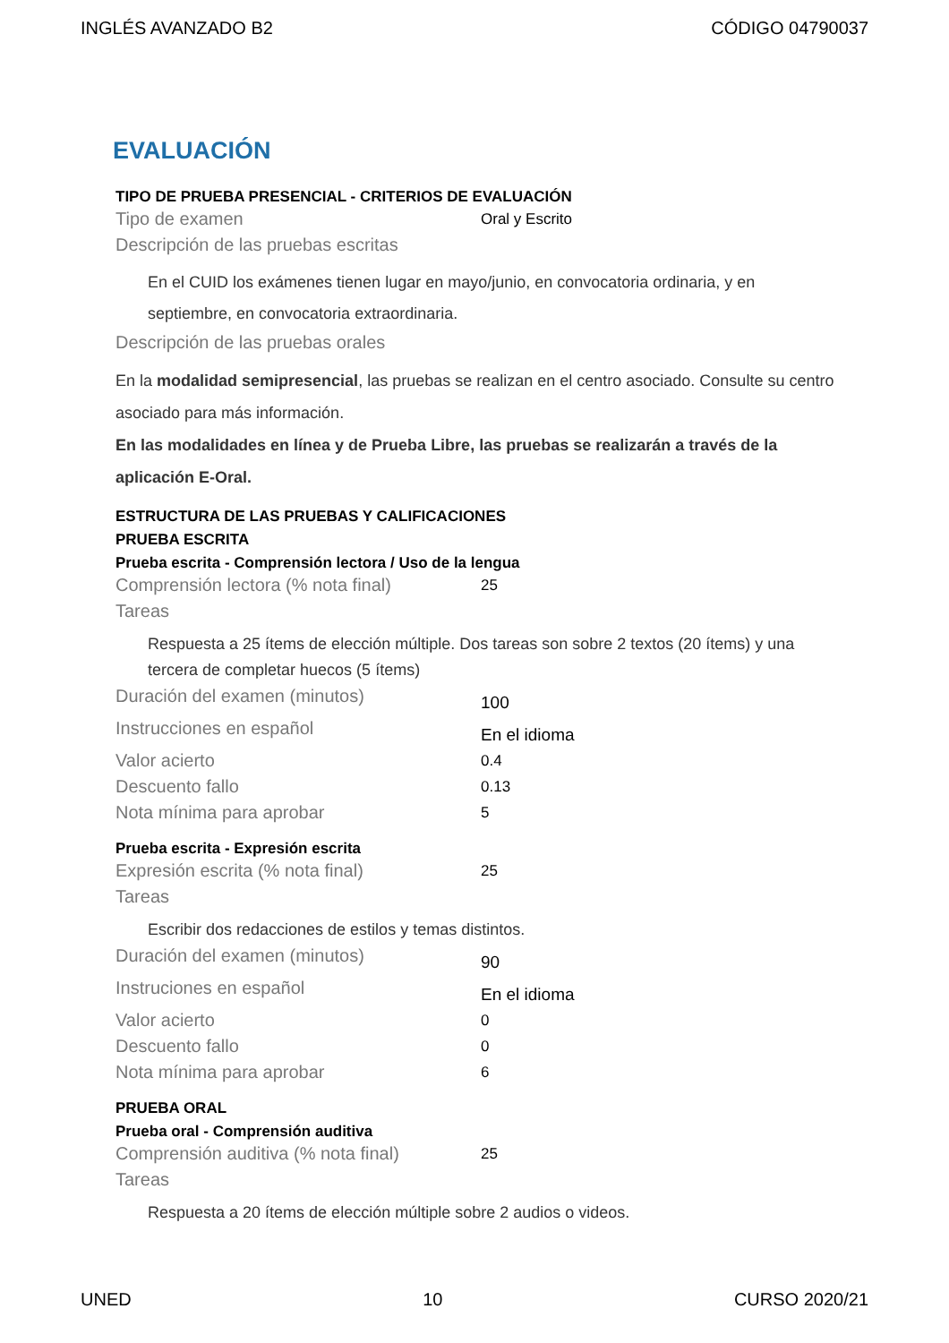INGLÉS AVANZADO B2 CÓDIGO 04790037
EVALUACIÓN
TIPO DE PRUEBA PRESENCIAL - CRITERIOS DE EVALUACIÓN
Tipo de examen Oral y Escrito
Descripción de las pruebas escritas
En el CUID los exámenes tienen lugar en mayo/junio, en convocatoria ordinaria, y en septiembre, en convocatoria extraordinaria.
Descripción de las pruebas orales
En la modalidad semipresencial, las pruebas se realizan en el centro asociado. Consulte su centro asociado para más información.
En las modalidades en línea y de Prueba Libre, las pruebas se realizarán a través de la aplicación E-Oral.
ESTRUCTURA DE LAS PRUEBAS Y CALIFICACIONES
PRUEBA ESCRITA
Prueba escrita - Comprensión lectora / Uso de la lengua
Comprensión lectora (% nota final) 25
Tareas
Respuesta a 25 ítems de elección múltiple. Dos tareas son sobre 2 textos (20 ítems) y una tercera de completar huecos (5 ítems)
Duración del examen (minutos) 100
Instrucciones en español En el idioma
Valor acierto 0.4
Descuento fallo 0.13
Nota mínima para aprobar 5
Prueba escrita - Expresión escrita
Expresión escrita (% nota final) 25
Tareas
Escribir dos redacciones de estilos y temas distintos.
Duración del examen (minutos) 90
Instruciones en español En el idioma
Valor acierto 0
Descuento fallo 0
Nota mínima para aprobar 6
PRUEBA ORAL
Prueba oral - Comprensión auditiva
Comprensión auditiva (% nota final) 25
Tareas
Respuesta a 20 ítems de elección múltiple sobre 2 audios o videos.
UNED 10 CURSO 2020/21